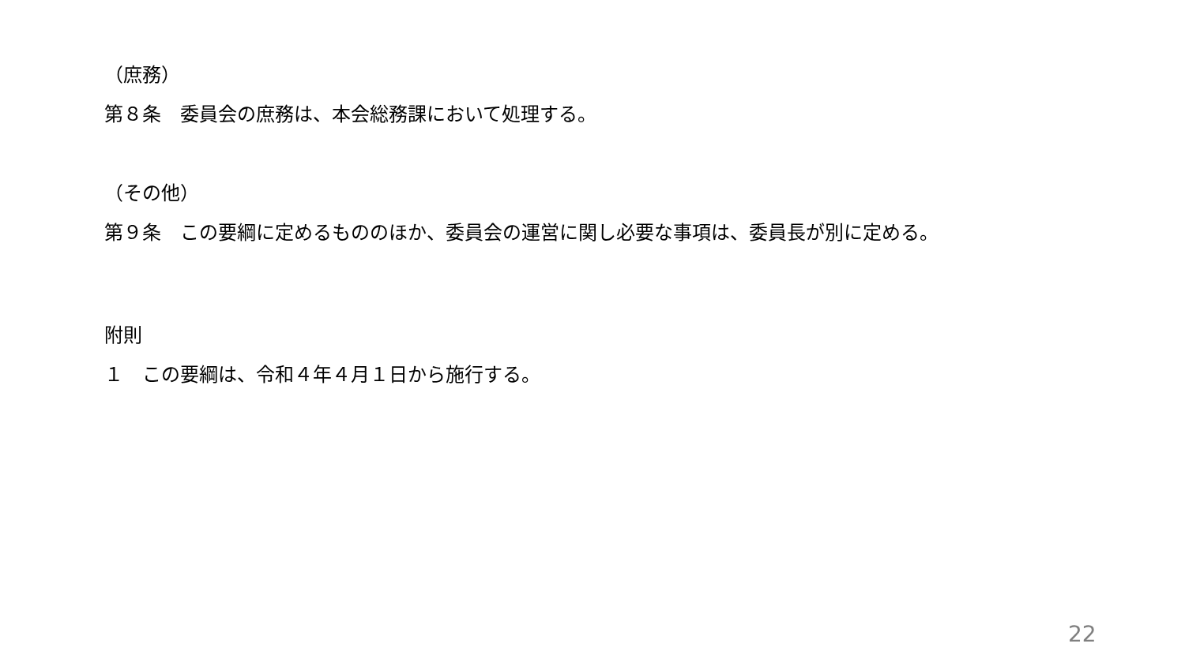（庶務）
第８条　委員会の庶務は、本会総務課において処理する。
（その他）
第９条　この要綱に定めるもののほか、委員会の運営に関し必要な事項は、委員長が別に定める。
附則
１　この要綱は、令和４年４月１日から施行する。
22